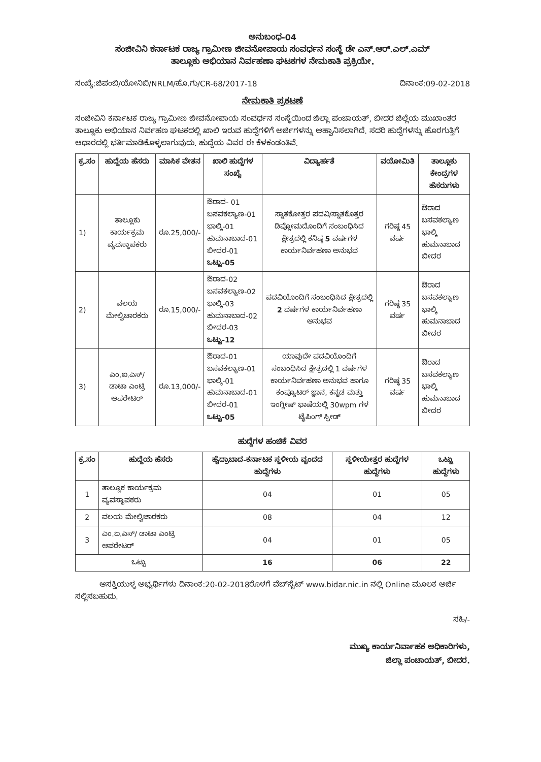ಅನುಬಂಧ-04
ಸಂಜೀವಿನಿ ಕರ್ನಾಟಕ ರಾಜ್ಯ ಗ್ರಾಮೀಣ ಜೀವನೋಪಾಯ ಸಂವರ್ಧನ ಸಂಸ್ಥೆ ಡೇ ಎನ್.ಆರ್.ಎಲ್.ಎಮ್
ತಾಲ್ಲೂಕು ಅಭಿಯಾನ ನಿರ್ವಹಣಾ ಘಟಕಗಳ ನೇಮಕಾತಿ ಪ್ರಕ್ರಿಯೇ.
ಸಂಖ್ಯೆ:ಜಿಪಂಬಿ/ಯೋನಿಬಿ/NRLM/ಹೊ.ಗು/CR-68/2017-18 ದಿನಾಂಕ:09-02-2018
ನೇಮಕಾತಿ ಪ್ರಕಟಣೆ
ಸಂಜೀವಿನಿ ಕರ್ನಾಟಕ ರಾಜ್ಯ ಗ್ರಾಮೀಣ ಜೀವನೋಪಾಯ ಸಂವರ್ಧನ ಸಂಸ್ಥೆಯಿಂದ ಜಿಲ್ಲಾ ಪಂಚಾಯತ್, ಬೀದರ ಜಿಲ್ಲೆಯ ಮುಖಾಂತರ ತಾಲ್ಲೂಕು ಅಭಿಯಾನ ನಿರ್ವಹಣ ಘಟಕದಲ್ಲಿ ಖಾಲಿ ಇರುವ ಹುದ್ದೆಗಳಿಗೆ ಅರ್ಜಿಗಳನ್ನು ಆಹ್ವಾನಿಸಲಾಗಿದೆ. ಸದರಿ ಹುದ್ದೆಗಳನ್ನು ಹೊರಗುತ್ತಿಗೆ ಆಧಾರದಲ್ಲಿ ಭರ್ತಿಮಾಡಿಕೊಳ್ಳಲಾಗುವುದು. ಹುದ್ದೆಯ ವಿವರ ಈ ಕೆಳಕಂಡಂತಿವೆ.
| ಕ್ರ.ಸಂ | ಹುದ್ದೆಯ ಹೆಸರು | ಮಾಸಿಕ ವೇತನ | ಖಾಲಿ ಹುದ್ದೆಗಳ ಸಂಖ್ಯೆ | ವಿದ್ಯಾರ್ಹತೆ | ವಯೋಮಿತಿ | ತಾಲ್ಲೂಕು ಕೇಂದ್ರಗಳ ಹೆಸರುಗಳು |
| --- | --- | --- | --- | --- | --- | --- |
| 1) | ತಾಲ್ಲೂಕು ಕಾರ್ಯಕ್ರಮ ವ್ಯವಸ್ಥಾಪಕರು | ರೂ.25,000/- | ಔರಾದ- 01 ಬಸವಕಲ್ಯಾಣ-01 ಭಾಲ್ಕಿ-01 ಹುಮನಾಬಾದ-01 ಬೀದರ-01 ಒಟ್ಟು-05 | ಸ್ನಾತಕೋತ್ತರ ಪದವಿ/ಸ್ನಾತಕೊತ್ತರ ಡಿಪ್ಲೋಮದೊಂದಿಗೆ ಸಂಬಂಧಿಸಿದ ಕ್ಷೇತ್ರದಲ್ಲಿ ಕನಿಷ್ಠ 5 ವರ್ಷಗಳ ಕಾರ್ಯನಿರ್ವಹಣಾ ಅನುಭವ | ಗರಿಷ್ಠ 45 ವರ್ಷ | ಔರಾದ ಬಸವಕಲ್ಯಾಣ ಭಾಲ್ಕಿ ಹುಮನಾಬಾದ ಬೀದರ |
| 2) | ವಲಯ ಮೇಲ್ವಿಚಾರಕರು | ರೂ.15,000/- | ಔರಾದ-02 ಬಸವಕಲ್ಯಾಣ-02 ಭಾಲ್ಕಿ-03 ಹುಮನಾಬಾದ-02 ಬೀದರ-03 ಒಟ್ಟು-12 | ಪದವಿಯೊಂದಿಗೆ ಸಂಬಂಧಿಸಿದ ಕ್ಷೇತ್ರದಲ್ಲಿ 2 ವರ್ಷಗಳ ಕಾರ್ಯನಿರ್ವಹಣಾ ಅನುಭವ | ಗರಿಷ್ಠ 35 ವರ್ಷ | ಔರಾದ ಬಸವಕಲ್ಯಾಣ ಭಾಲ್ಕಿ ಹುಮನಾಬಾದ ಬೀದರ |
| 3) | ಎಂ.ಐ.ಎಸ್/ ಡಾಟಾ ಎಂಟ್ರಿ ಆಪರೇಟರ್ | ರೂ.13,000/- | ಔರಾದ-01 ಬಸವಕಲ್ಯಾಣ-01 ಭಾಲ್ಕಿ-01 ಹುಮನಾಬಾದ-01 ಬೀದರ-01 ಒಟ್ಟು-05 | ಯಾವುದೇ ಪದವಿಯೊಂದಿಗೆ ಸಂಬಂಧಿಸಿದ ಕ್ಷೇತ್ರದಲ್ಲಿ 1 ವರ್ಷಗಳ ಕಾರ್ಯನಿರ್ವಹಣಾ ಅನುಭವ ಹಾಗೂ ಕಂಪ್ಯೂಟರ್ ಜ್ಞಾನ, ಕನ್ನಡ ಮತ್ತು ಇಂಗ್ಲೀಷ್ ಭಾಷೆಯಲ್ಲಿ 30wpm ಗಳ ಟೈಪಿಂಗ್ ಸ್ಪೀಡ್ | ಗರಿಷ್ಠ 35 ವರ್ಷ | ಔರಾದ ಬಸವಕಲ್ಯಾಣ ಭಾಲ್ಕಿ ಹುಮನಾಬಾದ ಬೀದರ |
ಹುದ್ದೆಗಳ ಹಂಚಿಕೆ ವಿವರ
| ಕ್ರ.ಸಂ | ಹುದ್ದೆಯ ಹೆಸರು | ಹೈದ್ರಾಬಾದ-ಕರ್ನಾಟಕ ಸ್ಥಳೀಯ ವೃಂದದ ಹುದ್ದೆಗಳು | ಸ್ಥಳೀಯೇತ್ತರ ಹುದ್ದೆಗಳ ಹುದ್ದೆಗಳು | ಒಟ್ಟು ಹುದ್ದೆಗಳು |
| --- | --- | --- | --- | --- |
| 1 | ತಾಲ್ಲೂಕ ಕಾರ್ಯಕ್ರಮ ವ್ಯವಸ್ಥಾಪಕರು | 04 | 01 | 05 |
| 2 | ವಲಯ ಮೇಲ್ವಿಚಾರಕರು | 08 | 04 | 12 |
| 3 | ಎಂ.ಐ.ಎಸ್/ ಡಾಟಾ ಎಂಟ್ರಿ ಆಪರೇಟರ್ | 04 | 01 | 05 |
| ಒಟ್ಟು | | 16 | 06 | 22 |
ಆಸಕ್ತಿಯುಳ್ಳ ಅಭ್ಯರ್ಥಿಗಳು ದಿನಾಂಕ:20-02-2018ರೊಳಗೆ ವೆಬ್‌ಸೈಟ್ www.bidar.nic.in ನಲ್ಲಿ Online ಮೂಲಕ ಅರ್ಜಿ ಸಲ್ಲಿಸಬಹುದು.
ಸಹಿ/-
ಮುಖ್ಯ ಕಾರ್ಯನಿರ್ವಾಹಕ ಅಧಿಕಾರಿಗಳು,
ಜಿಲ್ಲಾ ಪಂಚಾಯತ್, ಬೀದರ.